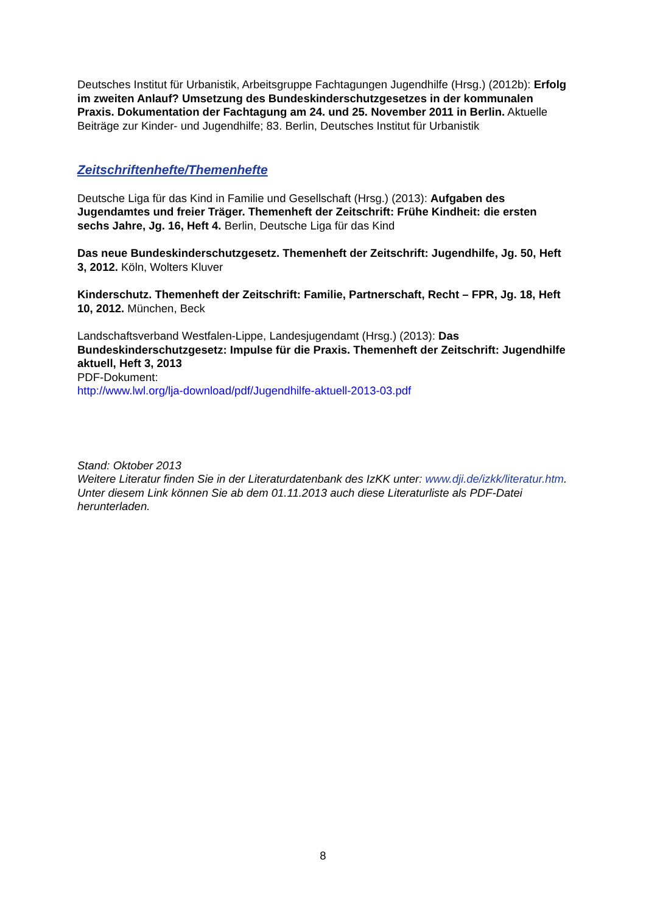Deutsches Institut für Urbanistik, Arbeitsgruppe Fachtagungen Jugendhilfe (Hrsg.) (2012b): Erfolg im zweiten Anlauf? Umsetzung des Bundeskinderschutzgesetzes in der kommunalen Praxis. Dokumentation der Fachtagung am 24. und 25. November 2011 in Berlin. Aktuelle Beiträge zur Kinder- und Jugendhilfe; 83. Berlin, Deutsches Institut für Urbanistik
Zeitschriftenhefte/Themenhefte
Deutsche Liga für das Kind in Familie und Gesellschaft (Hrsg.) (2013): Aufgaben des Jugendamtes und freier Träger. Themenheft der Zeitschrift: Frühe Kindheit: die ersten sechs Jahre, Jg. 16, Heft 4. Berlin, Deutsche Liga für das Kind
Das neue Bundeskinderschutzgesetz. Themenheft der Zeitschrift: Jugendhilfe, Jg. 50, Heft 3, 2012. Köln, Wolters Kluver
Kinderschutz. Themenheft der Zeitschrift: Familie, Partnerschaft, Recht – FPR, Jg. 18, Heft 10, 2012. München, Beck
Landschaftsverband Westfalen-Lippe, Landesjugendamt (Hrsg.) (2013): Das Bundeskinderschutzgesetz: Impulse für die Praxis. Themenheft der Zeitschrift: Jugendhilfe aktuell, Heft 3, 2013
PDF-Dokument:
http://www.lwl.org/lja-download/pdf/Jugendhilfe-aktuell-2013-03.pdf
Stand: Oktober 2013
Weitere Literatur finden Sie in der Literaturdatenbank des IzKK unter: www.dji.de/izkk/literatur.htm. Unter diesem Link können Sie ab dem 01.11.2013 auch diese Literaturliste als PDF-Datei herunterladen.
8